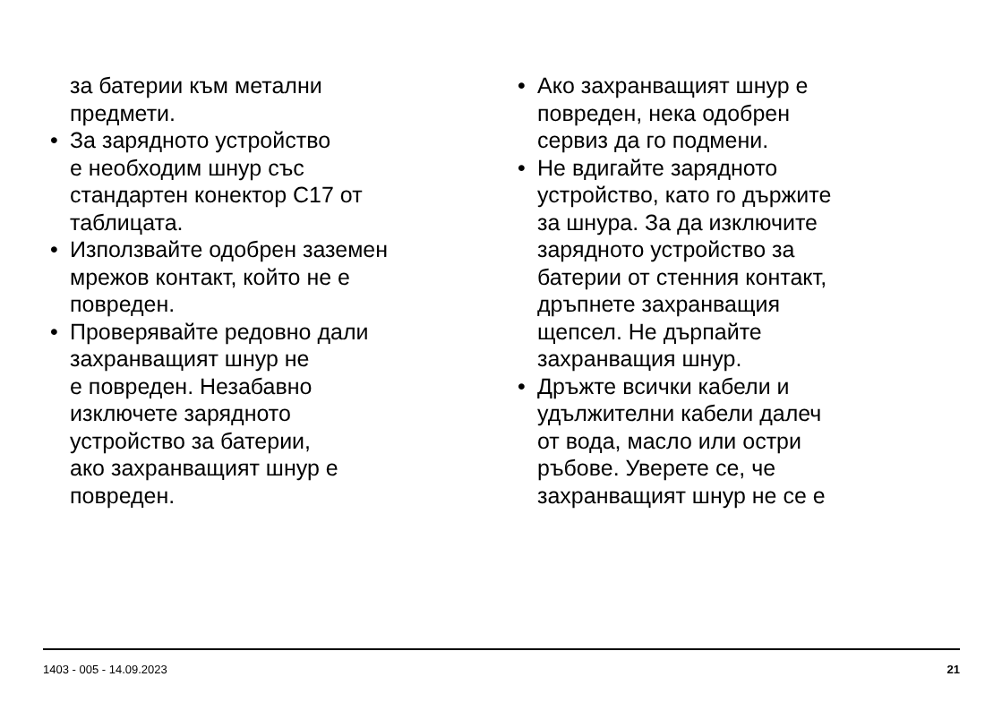за батерии към метални
предмети.
• За зарядното устройство
е необходим шнур със
стандартен конектор C17 от
таблицата.
• Използвайте одобрен заземен
мрежов контакт, който не е
повреден.
• Проверявайте редовно дали
захранващият шнур не
е повреден. Незабавно
изключете зарядното
устройство за батерии,
ако захранващият шнур е
повреден.
• Ако захранващият шнур е
повреден, нека одобрен
сервиз да го подмени.
• Не вдигайте зарядното
устройство, като го държите
за шнура. За да изключите
зарядното устройство за
батерии от стенния контакт,
дръпнете захранващия
щепсел. Не дърпайте
захранващия шнур.
• Дръжте всички кабели и
удължителни кабели далеч
от вода, масло или остри
ръбове. Уверете се, че
захранващият шнур не се е
1403 - 005 - 14.09.2023 21